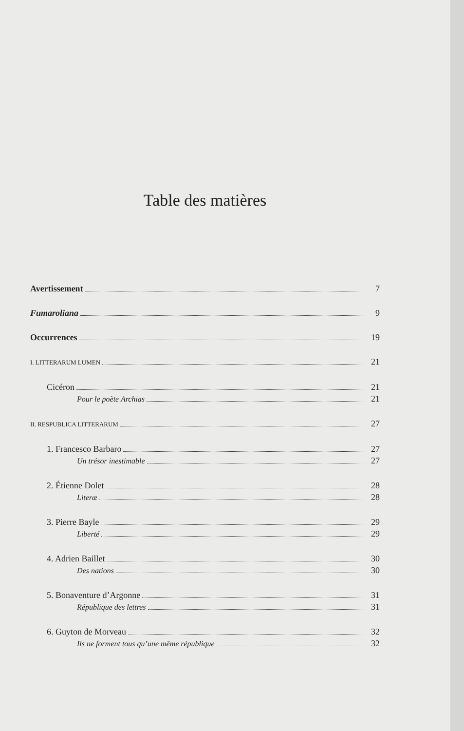Table des matières
Avertissement 7
Fumaroliana 9
Occurrences 19
I. LITTERARUM LUMEN 21
Cicéron 21
Pour le poète Archias 21
II. RESPUBLICA LITTERARUM 27
1. Francesco Barbaro 27
Un trésor inestimable 27
2. Étienne Dolet 28
Literæ 28
3. Pierre Bayle 29
Liberté 29
4. Adrien Baillet 30
Des nations 30
5. Bonaventure d’Argonne 31
République des lettres 31
6. Guyton de Morveau 32
Ils ne forment tous qu’une même république 32